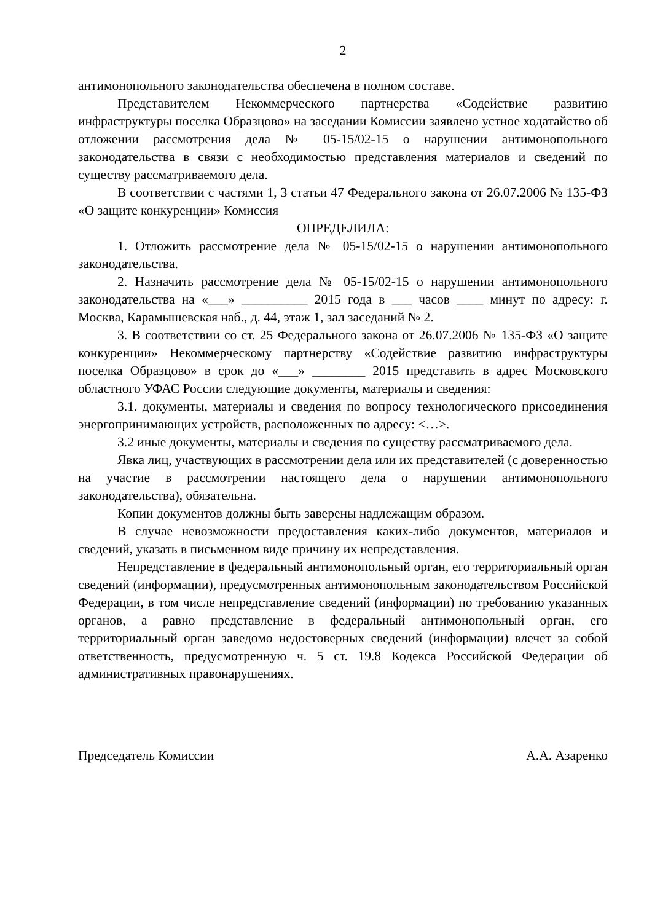2
антимонопольного законодательства обеспечена в полном составе.
Представителем Некоммерческого партнерства «Содействие развитию инфраструктуры поселка Образцово» на заседании Комиссии заявлено устное ходатайство об отложении рассмотрения дела № 05-15/02-15 о нарушении антимонопольного законодательства в связи с необходимостью представления материалов и сведений по существу рассматриваемого дела.
В соответствии с частями 1, 3 статьи 47 Федерального закона от 26.07.2006 № 135-ФЗ «О защите конкуренции» Комиссия
ОПРЕДЕЛИЛА:
1. Отложить рассмотрение дела № 05-15/02-15 о нарушении антимонопольного законодательства.
2. Назначить рассмотрение дела № 05-15/02-15 о нарушении антимонопольного законодательства на «___» __________ 2015 года в ___ часов ____ минут по адресу: г. Москва, Карамышевская наб., д. 44, этаж 1, зал заседаний № 2.
3. В соответствии со ст. 25 Федерального закона от 26.07.2006 № 135-ФЗ «О защите конкуренции» Некоммерческому партнерству «Содействие развитию инфраструктуры поселка Образцово» в срок до «___» ________ 2015 представить в адрес Московского областного УФАС России следующие документы, материалы и сведения:
3.1. документы, материалы и сведения по вопросу технологического присоединения энергопринимающих устройств, расположенных по адресу: <…>.
3.2 иные документы, материалы и сведения по существу рассматриваемого дела.
Явка лиц, участвующих в рассмотрении дела или их представителей (с доверенностью на участие в рассмотрении настоящего дела о нарушении антимонопольного законодательства), обязательна.
Копии документов должны быть заверены надлежащим образом.
В случае невозможности предоставления каких-либо документов, материалов и сведений, указать в письменном виде причину их непредставления.
Непредставление в федеральный антимонопольный орган, его территориальный орган сведений (информации), предусмотренных антимонопольным законодательством Российской Федерации, в том числе непредставление сведений (информации) по требованию указанных органов, а равно представление в федеральный антимонопольный орган, его территориальный орган заведомо недостоверных сведений (информации) влечет за собой ответственность, предусмотренную ч. 5 ст. 19.8 Кодекса Российской Федерации об административных правонарушениях.
Председатель Комиссии А.А. Азаренко